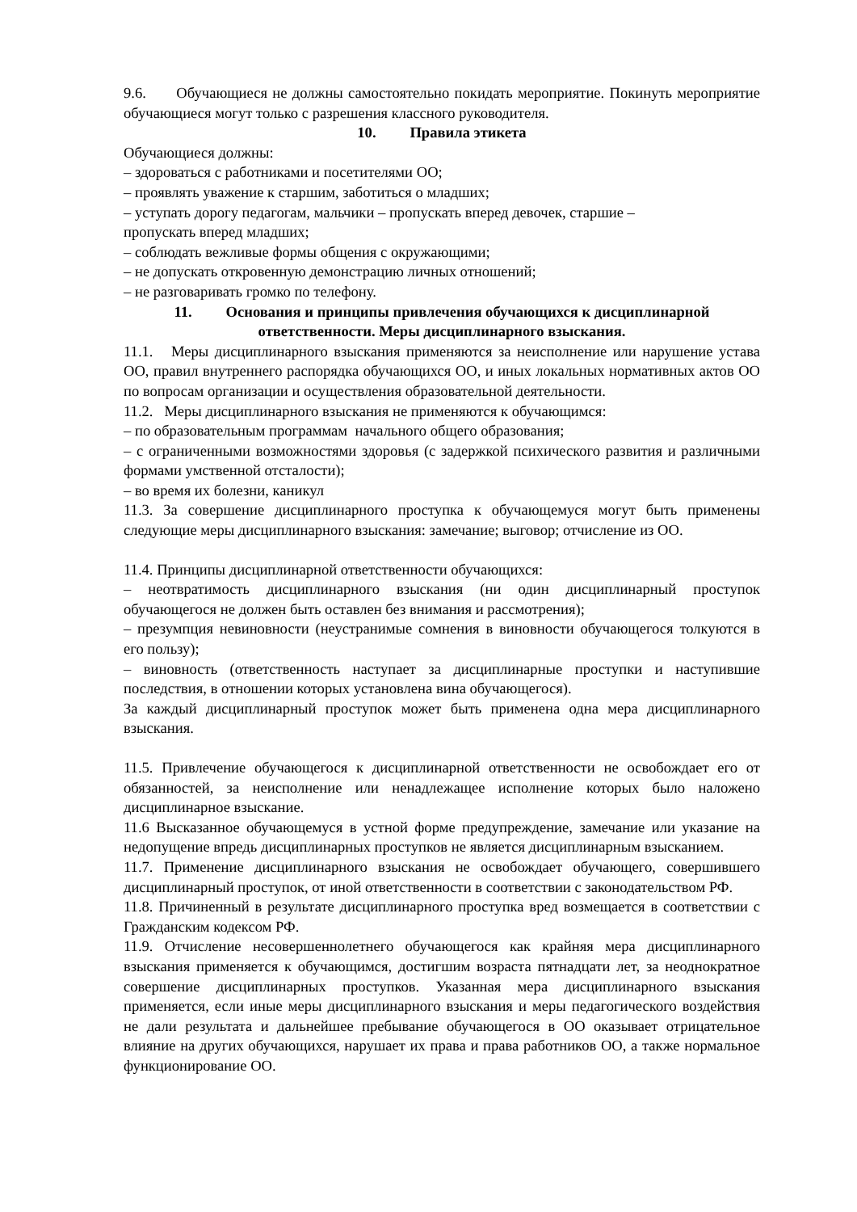9.6. Обучающиеся не должны самостоятельно покидать мероприятие. Покинуть мероприятие обучающиеся могут только с разрешения классного руководителя.
10. Правила этикета
Обучающиеся должны:
– здороваться с работниками и посетителями ОО;
– проявлять уважение к старшим, заботиться о младших;
– уступать дорогу педагогам, мальчики – пропускать вперед девочек, старшие –
пропускать вперед младших;
– соблюдать вежливые формы общения с окружающими;
– не допускать откровенную демонстрацию личных отношений;
– не разговаривать громко по телефону.
11. Основания и принципы привлечения обучающихся к дисциплинарной ответственности. Меры дисциплинарного взыскания.
11.1. Меры дисциплинарного взыскания применяются за неисполнение или нарушение устава ОО, правил внутреннего распорядка обучающихся ОО, и иных локальных нормативных актов ОО по вопросам организации и осуществления образовательной деятельности.
11.2. Меры дисциплинарного взыскания не применяются к обучающимся:
– по образовательным программам начального общего образования;
– с ограниченными возможностями здоровья (с задержкой психического развития и различными формами умственной отсталости);
– во время их болезни, каникул
11.3. За совершение дисциплинарного проступка к обучающемуся могут быть применены следующие меры дисциплинарного взыскания: замечание; выговор; отчисление из ОО.
11.4. Принципы дисциплинарной ответственности обучающихся:
– неотвратимость дисциплинарного взыскания (ни один дисциплинарный проступок обучающегося не должен быть оставлен без внимания и рассмотрения);
– презумпция невиновности (неустранимые сомнения в виновности обучающегося толкуются в его пользу);
– виновность (ответственность наступает за дисциплинарные проступки и наступившие последствия, в отношении которых установлена вина обучающегося).
За каждый дисциплинарный проступок может быть применена одна мера дисциплинарного взыскания.
11.5. Привлечение обучающегося к дисциплинарной ответственности не освобождает его от обязанностей, за неисполнение или ненадлежащее исполнение которых было наложено дисциплинарное взыскание.
11.6 Высказанное обучающемуся в устной форме предупреждение, замечание или указание на недопущение впредь дисциплинарных проступков не является дисциплинарным взысканием.
11.7. Применение дисциплинарного взыскания не освобождает обучающего, совершившего дисциплинарный проступок, от иной ответственности в соответствии с законодательством РФ.
11.8. Причиненный в результате дисциплинарного проступка вред возмещается в соответствии с Гражданским кодексом РФ.
11.9. Отчисление несовершеннолетнего обучающегося как крайняя мера дисциплинарного взыскания применяется к обучающимся, достигшим возраста пятнадцати лет, за неоднократное совершение дисциплинарных проступков. Указанная мера дисциплинарного взыскания применяется, если иные меры дисциплинарного взыскания и меры педагогического воздействия не дали результата и дальнейшее пребывание обучающегося в ОО оказывает отрицательное влияние на других обучающихся, нарушает их права и права работников ОО, а также нормальное функционирование ОО.